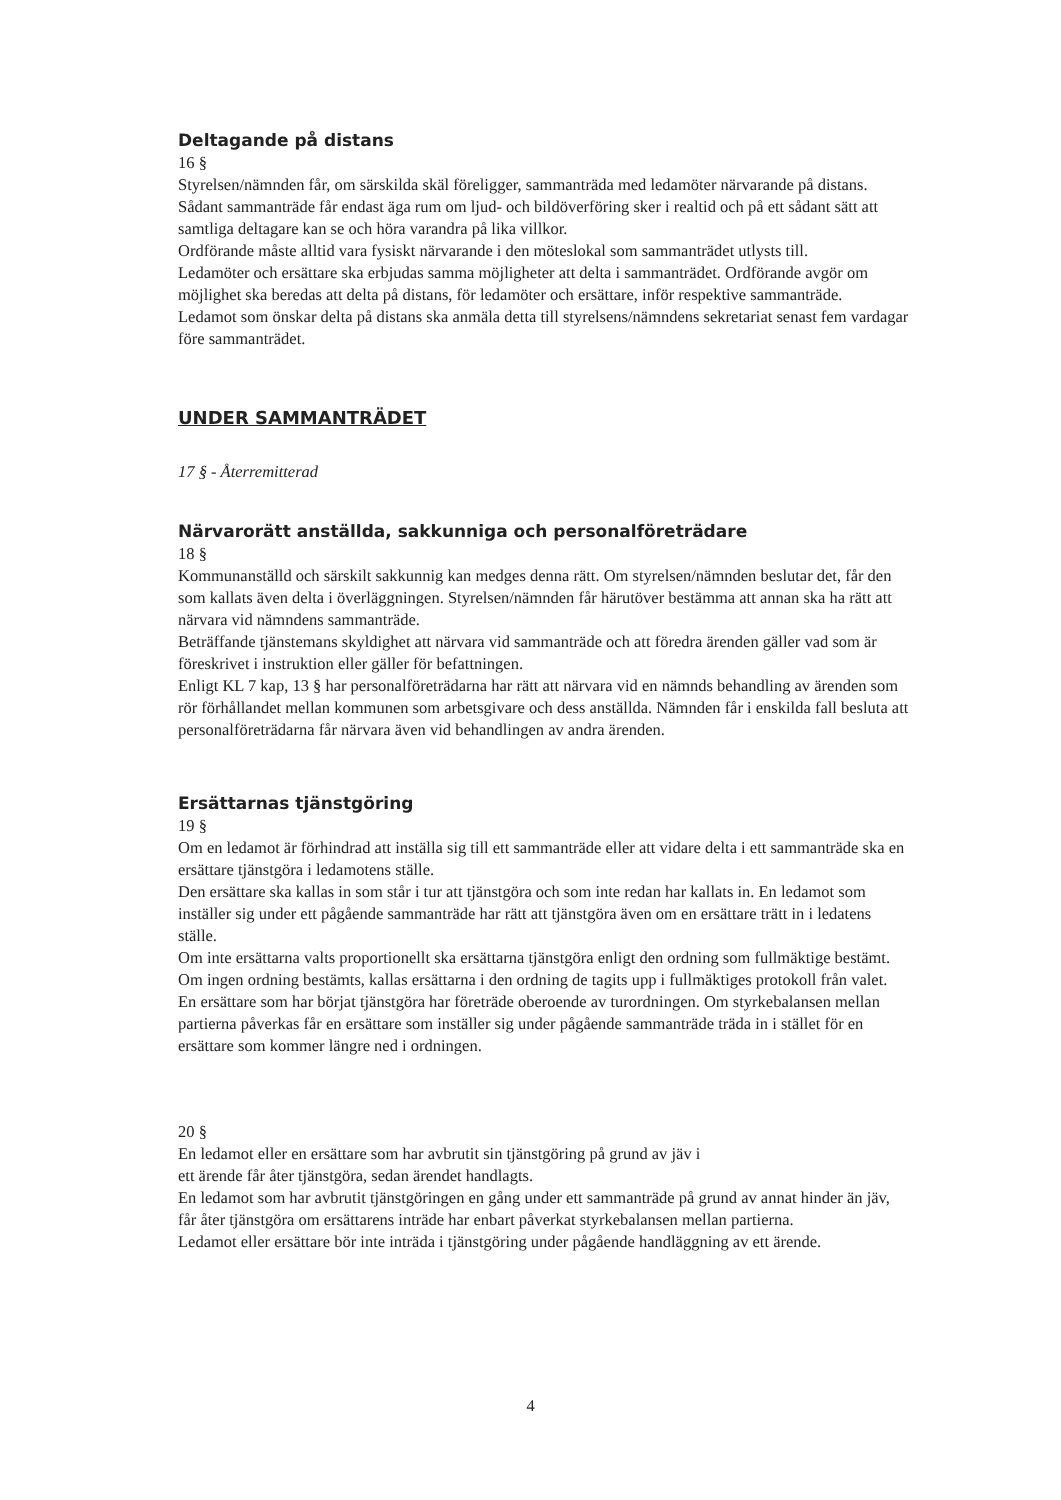Deltagande på distans
16 §
Styrelsen/nämnden får, om särskilda skäl föreligger, sammanträda med ledamöter närvarande på distans. Sådant sammanträde får endast äga rum om ljud- och bildöverföring sker i realtid och på ett sådant sätt att samtliga deltagare kan se och höra varandra på lika villkor.
Ordförande måste alltid vara fysiskt närvarande i den möteslokal som sammanträdet utlysts till.
Ledamöter och ersättare ska erbjudas samma möjligheter att delta i sammanträdet. Ordförande avgör om möjlighet ska beredas att delta på distans, för ledamöter och ersättare, inför respektive sammanträde.
Ledamot som önskar delta på distans ska anmäla detta till styrelsens/nämndens sekretariat senast fem vardagar före sammanträdet.
UNDER SAMMANTRÄDET
17 § - Återremitterad
Närvarorätt anställda, sakkunniga och personalföreträdare
18 §
Kommunanställd och särskilt sakkunnig kan medges denna rätt. Om styrelsen/nämnden beslutar det, får den som kallats även delta i överläggningen. Styrelsen/nämnden får härutöver bestämma att annan ska ha rätt att närvara vid nämndens sammanträde.
Beträffande tjänstemans skyldighet att närvara vid sammanträde och att föredra ärenden gäller vad som är föreskrivet i instruktion eller gäller för befattningen.
Enligt KL 7 kap, 13 § har personalföreträdarna har rätt att närvara vid en nämnds behandling av ärenden som rör förhållandet mellan kommunen som arbetsgivare och dess anställda. Nämnden får i enskilda fall besluta att personalföreträdarna får närvara även vid behandlingen av andra ärenden.
Ersättarnas tjänstgöring
19 §
Om en ledamot är förhindrad att inställa sig till ett sammanträde eller att vidare delta i ett sammanträde ska en ersättare tjänstgöra i ledamotens ställe.
Den ersättare ska kallas in som står i tur att tjänstgöra och som inte redan har kallats in. En ledamot som inställer sig under ett pågående sammanträde har rätt att tjänstgöra även om en ersättare trätt in i ledatens ställe.
Om inte ersättarna valts proportionellt ska ersättarna tjänstgöra enligt den ordning som fullmäktige bestämt. Om ingen ordning bestämts, kallas ersättarna i den ordning de tagits upp i fullmäktiges protokoll från valet.
En ersättare som har börjat tjänstgöra har företräde oberoende av turordningen. Om styrkebalansen mellan partierna påverkas får en ersättare som inställer sig under pågående sammanträde träda in i stället för en ersättare som kommer längre ned i ordningen.
20 §
En ledamot eller en ersättare som har avbrutit sin tjänstgöring på grund av jäv i
ett ärende får åter tjänstgöra, sedan ärendet handlagts.
En ledamot som har avbrutit tjänstgöringen en gång under ett sammanträde på grund av annat hinder än jäv, får åter tjänstgöra om ersättarens inträde har enbart påverkat styrkebalansen mellan partierna.
Ledamot eller ersättare bör inte inträda i tjänstgöring under pågående handläggning av ett ärende.
4